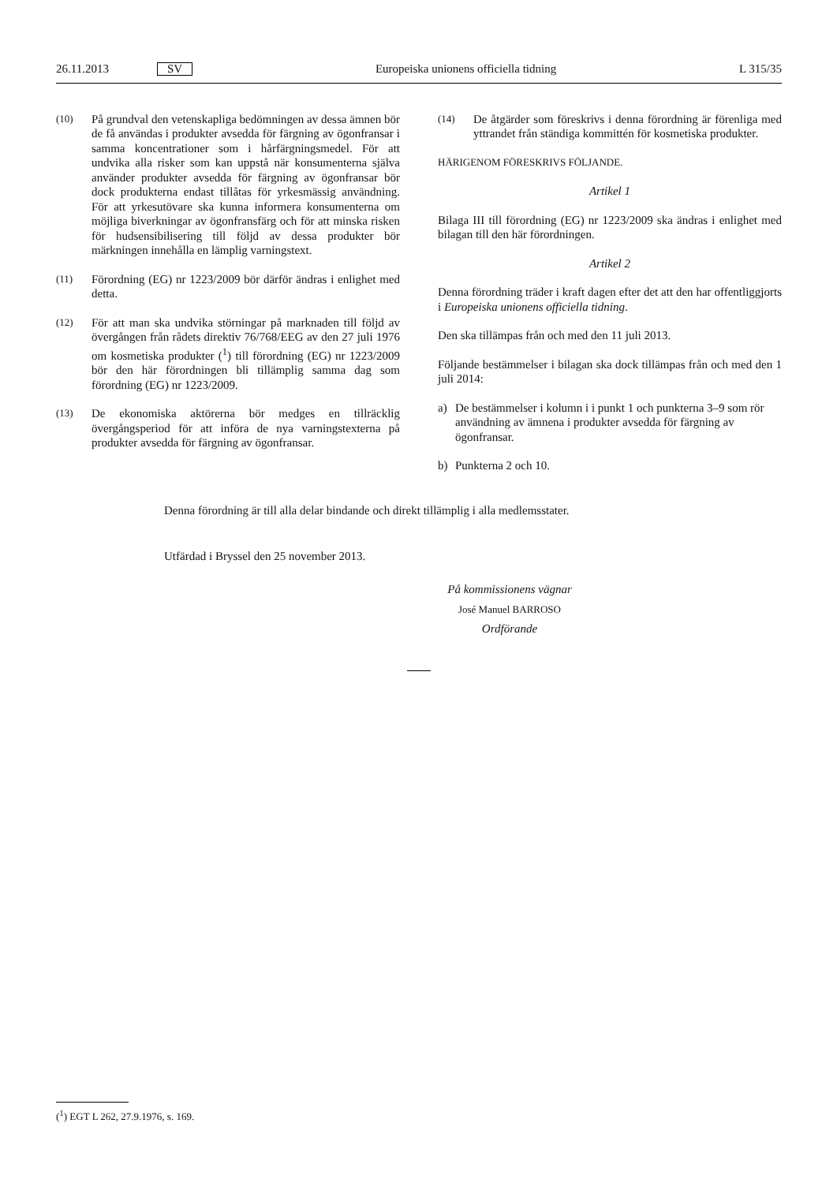26.11.2013 SV Europeiska unionens officiella tidning L 315/35
(10) På grundval den vetenskapliga bedömningen av dessa ämnen bör de få användas i produkter avsedda för färgning av ögonfransar i samma koncentrationer som i hårfärgningsmedel. För att undvika alla risker som kan uppstå när konsumenterna själva använder produkter avsedda för färgning av ögonfransar bör dock produkterna endast tillåtas för yrkesmässig användning. För att yrkesutövare ska kunna informera konsumenterna om möjliga biverkningar av ögonfransfärg och för att minska risken för hudsensibilisering till följd av dessa produkter bör märkningen innehålla en lämplig varningstext.
(11) Förordning (EG) nr 1223/2009 bör därför ändras i enlighet med detta.
(12) För att man ska undvika störningar på marknaden till följd av övergången från rådets direktiv 76/768/EEG av den 27 juli 1976 om kosmetiska produkter (<sup>1</sup>) till förordning (EG) nr 1223/2009 bör den här förordningen bli tillämplig samma dag som förordning (EG) nr 1223/2009.
(13) De ekonomiska aktörerna bör medges en tillräcklig övergångsperiod för att införa de nya varningstexterna på produkter avsedda för färgning av ögonfransar.
(14) De åtgärder som föreskrivs i denna förordning är förenliga med yttrandet från ständiga kommittén för kosmetiska produkter.
HÄRIGENOM FÖRESKRIVS FÖLJANDE.
Artikel 1
Bilaga III till förordning (EG) nr 1223/2009 ska ändras i enlighet med bilagan till den här förordningen.
Artikel 2
Denna förordning träder i kraft dagen efter det att den har offentliggjorts i Europeiska unionens officiella tidning.
Den ska tillämpas från och med den 11 juli 2013.
Följande bestämmelser i bilagan ska dock tillämpas från och med den 1 juli 2014:
a) De bestämmelser i kolumn i i punkt 1 och punkterna 3–9 som rör användning av ämnena i produkter avsedda för färgning av ögonfransar.
b) Punkterna 2 och 10.
Denna förordning är till alla delar bindande och direkt tillämplig i alla medlemsstater.
Utfärdad i Bryssel den 25 november 2013.
På kommissionens vägnar
José Manuel BARROSO
Ordförande
(<sup>1</sup>) EGT L 262, 27.9.1976, s. 169.